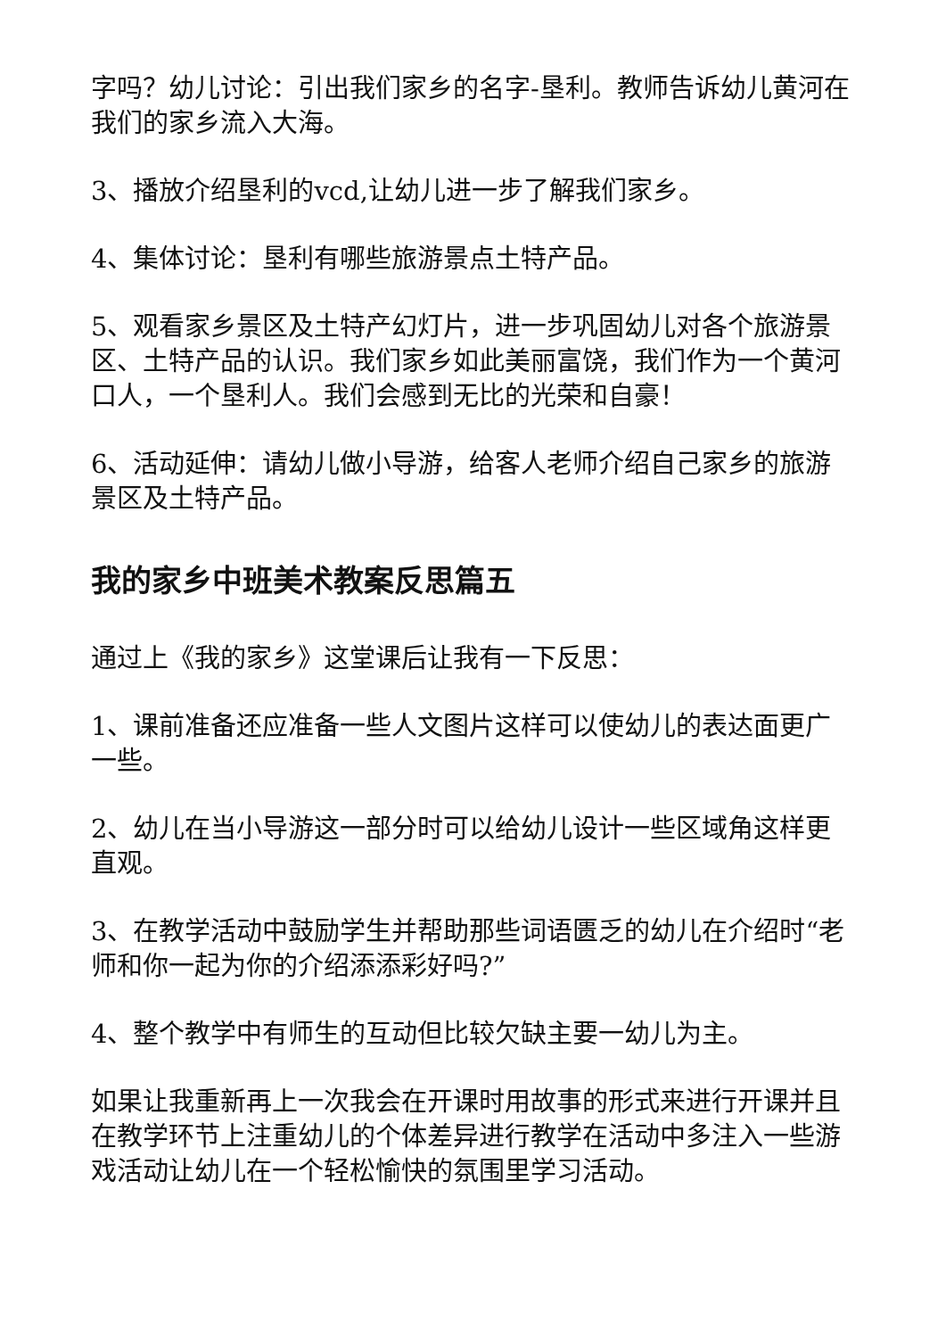字吗？幼儿讨论：引出我们家乡的名字-垦利。教师告诉幼儿黄河在我们的家乡流入大海。
3、播放介绍垦利的vcd,让幼儿进一步了解我们家乡。
4、集体讨论：垦利有哪些旅游景点土特产品。
5、观看家乡景区及土特产幻灯片，进一步巩固幼儿对各个旅游景区、土特产品的认识。我们家乡如此美丽富饶，我们作为一个黄河口人，一个垦利人。我们会感到无比的光荣和自豪！
6、活动延伸：请幼儿做小导游，给客人老师介绍自己家乡的旅游景区及土特产品。
我的家乡中班美术教案反思篇五
通过上《我的家乡》这堂课后让我有一下反思：
1、课前准备还应准备一些人文图片这样可以使幼儿的表达面更广一些。
2、幼儿在当小导游这一部分时可以给幼儿设计一些区域角这样更直观。
3、在教学活动中鼓励学生并帮助那些词语匮乏的幼儿在介绍时“老师和你一起为你的介绍添添彩好吗?”
4、整个教学中有师生的互动但比较欠缺主要一幼儿为主。
如果让我重新再上一次我会在开课时用故事的形式来进行开课并且在教学环节上注重幼儿的个体差异进行教学在活动中多注入一些游戏活动让幼儿在一个轻松愉快的氛围里学习活动。